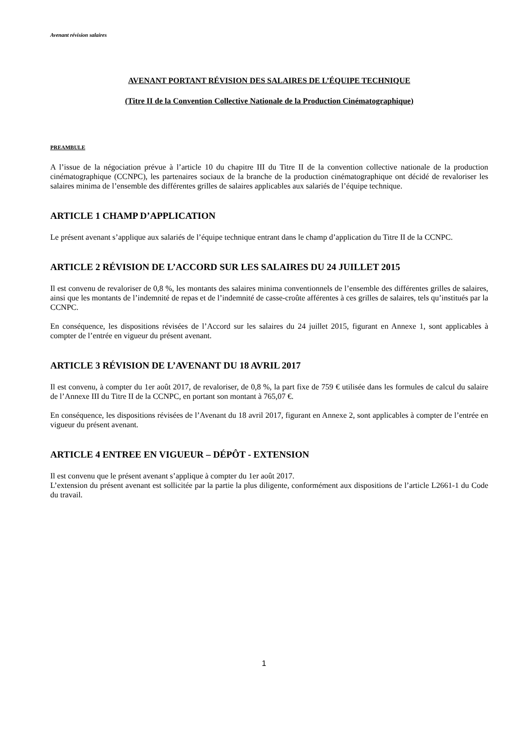Avenant révision salaires
AVENANT PORTANT RÉVISION DES SALAIRES DE L’ÉQUIPE TECHNIQUE
(Titre II de la Convention Collective Nationale de la Production Cinématographique)
PREAMBULE
A l’issue de la négociation prévue à l’article 10 du chapitre III du Titre II de la convention collective nationale de la production cinématographique (CCNPC), les partenaires sociaux de la branche de la production cinématographique ont décidé de revaloriser les salaires minima de l’ensemble des différentes grilles de salaires applicables aux salariés de l’équipe technique.
ARTICLE 1 CHAMP D’APPLICATION
Le présent avenant s’applique aux salariés de l’équipe technique entrant dans le champ d’application du Titre II de la CCNPC.
ARTICLE 2 RÉVISION DE L’ACCORD SUR LES SALAIRES DU 24 JUILLET 2015
Il est convenu de revaloriser de 0,8 %, les montants des salaires minima conventionnels de l’ensemble des différentes grilles de salaires, ainsi que les montants de l’indemnité de repas et de l’indemnité de casse-croûte afférentes à ces grilles de salaires, tels qu’institués par la CCNPC.
En conséquence, les dispositions révisées de l’Accord sur les salaires du 24 juillet 2015, figurant en Annexe 1, sont applicables à compter de l’entrée en vigueur du présent avenant.
ARTICLE 3 RÉVISION DE L’AVENANT DU 18 AVRIL 2017
Il est convenu, à compter du 1er août 2017, de revaloriser, de 0,8 %, la part fixe de 759 € utilisée dans les formules de calcul du salaire de l’Annexe III du Titre II de la CCNPC, en portant son montant à 765,07 €.
En conséquence, les dispositions révisées de l’Avenant du 18 avril 2017, figurant en Annexe 2, sont applicables à compter de l’entrée en vigueur du présent avenant.
ARTICLE 4 ENTREE EN VIGUEUR – DÉPÔT - EXTENSION
Il est convenu que le présent avenant s’applique à compter du 1er août 2017.
L’extension du présent avenant est sollicitée par la partie la plus diligente, conformément aux dispositions de l’article L2661-1 du Code du travail.
1